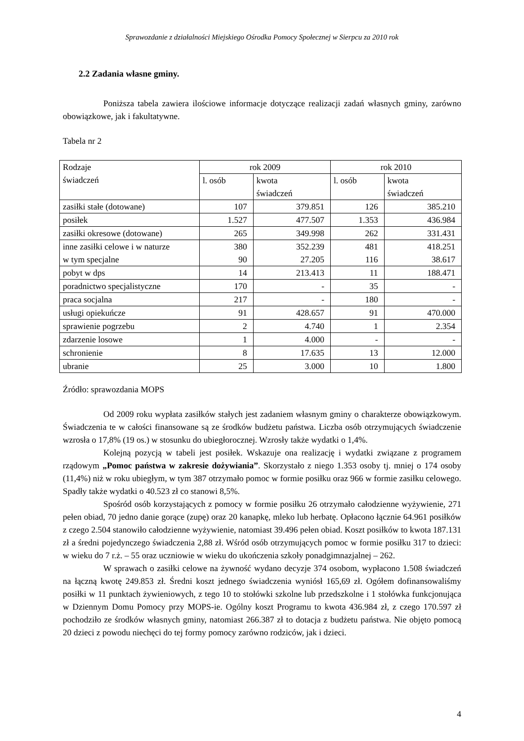Sprawozdanie z działalności Miejskiego Ośrodka Pomocy Społecznej w Sierpcu za 2010 rok
2.2 Zadania własne gminy.
Poniższa tabela zawiera ilościowe informacje dotyczące realizacji zadań własnych gminy, zarówno obowiązkowe, jak i fakultatywne.
Tabela nr 2
| Rodzaje świadczeń | rok 2009 | | rok 2010 | |
| --- | --- | --- | --- | --- |
| | l. osób | kwota świadczeń | l. osób | kwota świadczeń |
| zasiłki stałe (dotowane) | 107 | 379.851 | 126 | 385.210 |
| posiłek | 1.527 | 477.507 | 1.353 | 436.984 |
| zasiłki okresowe (dotowane) | 265 | 349.998 | 262 | 331.431 |
| inne zasiłki celowe i w naturze w tym specjalne | 380 90 | 352.239 27.205 | 481 116 | 418.251 38.617 |
| pobyt w dps | 14 | 213.413 | 11 | 188.471 |
| poradnictwo specjalistyczne | 170 | - | 35 | - |
| praca socjalna | 217 | - | 180 | - |
| usługi opiekuńcze | 91 | 428.657 | 91 | 470.000 |
| sprawienie pogrzebu | 2 | 4.740 | 1 | 2.354 |
| zdarzenie losowe | 1 | 4.000 | - | - |
| schronienie | 8 | 17.635 | 13 | 12.000 |
| ubranie | 25 | 3.000 | 10 | 1.800 |
Źródło: sprawozdania MOPS
Od 2009 roku wypłata zasiłków stałych jest zadaniem własnym gminy o charakterze obowiązkowym. Świadczenia te w całości finansowane są ze środków budżetu państwa. Liczba osób otrzymujących świadczenie wzrosła o 17,8% (19 os.) w stosunku do ubiegłorocznej. Wzrosły także wydatki o 1,4%.
Kolejną pozycją w tabeli jest posiłek. Wskazuje ona realizację i wydatki związane z programem rządowym „Pomoc państwa w zakresie dożywiania”. Skorzystało z niego 1.353 osoby tj. mniej o 174 osoby (11,4%) niż w roku ubiegłym, w tym 387 otrzymało pomoc w formie posiłku oraz 966 w formie zasiłku celowego. Spadły także wydatki o 40.523 zł co stanowi 8,5%.
Spośród osób korzystających z pomocy w formie posiłku 26 otrzymało całodzienne wyżywienie, 271 pełen obiad, 70 jedno danie gorące (zupę) oraz 20 kanapkę, mleko lub herbatę. Opłacono łącznie 64.961 posiłków z czego 2.504 stanowiło całodzienne wyżywienie, natomiast 39.496 pełen obiad. Koszt posiłków to kwota 187.131 zł a średni pojedynczego świadczenia 2,88 zł. Wśród osób otrzymujących pomoc w formie posiłku 317 to dzieci: w wieku do 7 r.ż. – 55 oraz uczniowie w wieku do ukończenia szkoły ponadgimnazjalnej – 262.
W sprawach o zasiłki celowe na żywność wydano decyzje 374 osobom, wypłacono 1.508 świadczeń na łączną kwotę 249.853 zł. Średni koszt jednego świadczenia wyniósł 165,69 zł. Ogółem dofinansowaliśmy posiłki w 11 punktach żywieniowych, z tego 10 to stołówki szkolne lub przedszkolne i 1 stołówka funkcjonująca w Dziennym Domu Pomocy przy MOPS-ie. Ogólny koszt Programu to kwota 436.984 zł, z czego 170.597 zł pochodziło ze środków własnych gminy, natomiast 266.387 zł to dotacja z budżetu państwa. Nie objęto pomocą 20 dzieci z powodu niechęci do tej formy pomocy zarówno rodziców, jak i dzieci.
4